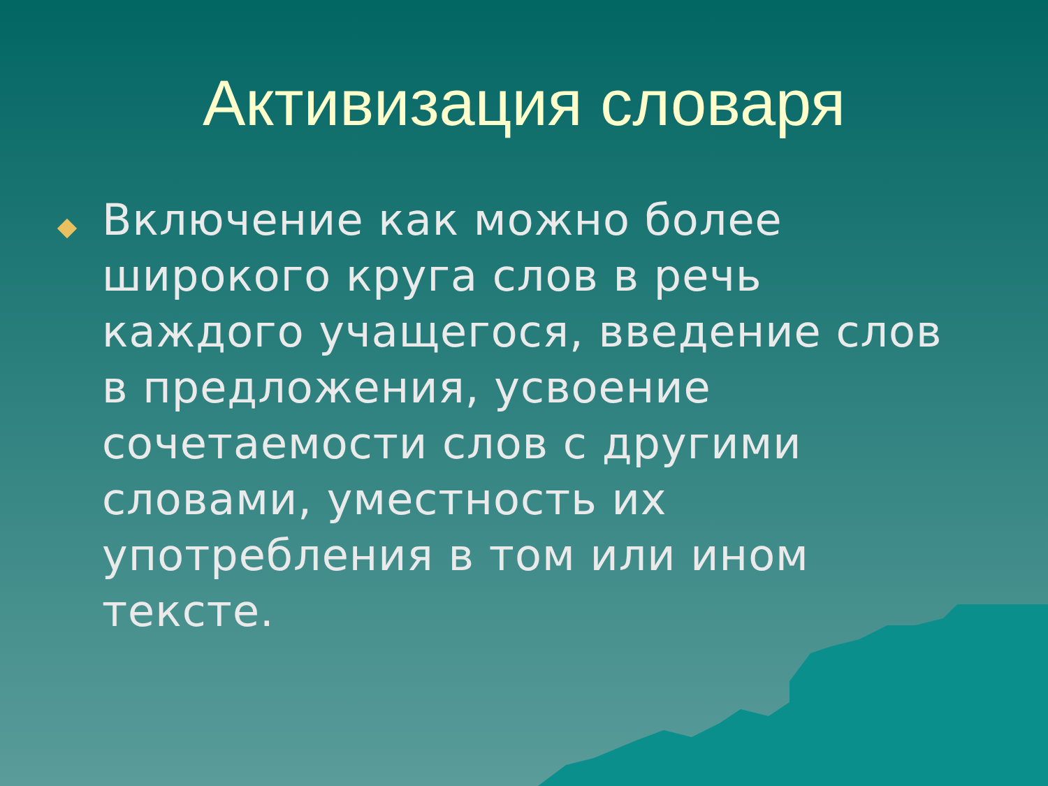Активизация словаря
Включение как можно более широкого круга слов в речь каждого учащегося, введение слов в предложения, усвоение сочетаемости слов с другими словами, уместность их употребления в том или ином тексте.